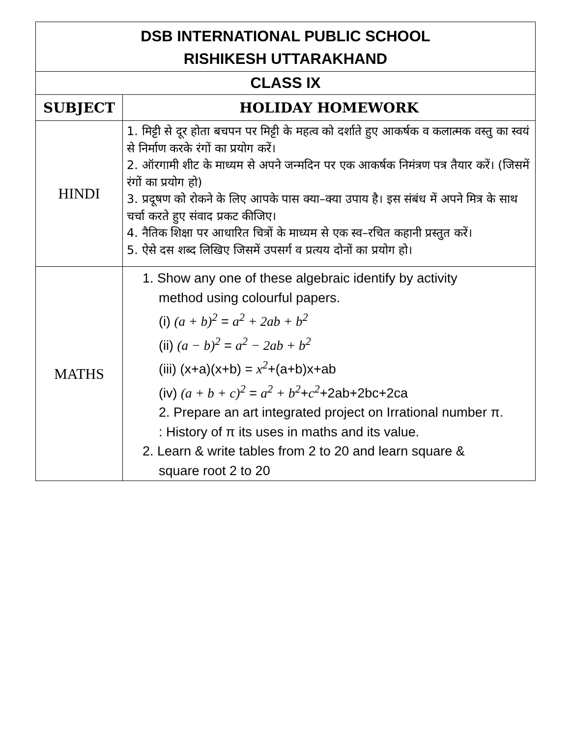| DSB INTERNATIONAL PUBLIC SCHOOL RISHIKESH UTTARAKHAND | |
| CLASS IX | |
| SUBJECT | HOLIDAY HOMEWORK |
| HINDI | 1. मिट्टी से दूर होता बचपन पर मिट्टी के महत्व को दर्शाते हुए आकर्षक व कलात्मक वस्तु का स्वयं से निर्माण करके रंगों का प्रयोग करें। 2. ऑरगामी शीट के माध्यम से अपने जन्मदिन पर एक आकर्षक निमंत्रण पत्र तैयार करें। (जिसमें रंगों का प्रयोग हो) 3. प्रदूषण को रोकने के लिए आपके पास क्या–क्या उपाय है। इस संबंध में अपने मित्र के साथ चर्चा करते हुए संवाद प्रकट कीजिए। 4. नैतिक शिक्षा पर आधारित चित्रों के माध्यम से एक स्व–रचित कहानी प्रस्तुत करें। 5. ऐसे दस शब्द लिखिए जिसमें उपसर्ग व प्रत्यय दोनों का प्रयोग हो। |
| MATHS | 1. Show any one of these algebraic identify by activity method using colourful papers. (i) (a + b)<sup>2</sup> = a<sup>2</sup> + 2ab + b<sup>2</sup> (ii) (a − b)<sup>2</sup> = a<sup>2</sup> − 2ab + b<sup>2</sup> (iii) (x+a)(x+b) = x<sup>2</sup> +(a+b)x+ab (iv) (a + b + c)<sup>2</sup> = a<sup>2</sup> + b<sup>2</sup> + c<sup>2</sup> +2ab+2bc+2ca 2. Prepare an art integrated project on Irrational number π. : History of π its uses in maths and its value. 2. Learn & write tables from 2 to 20 and learn square & square root 2 to 20 |